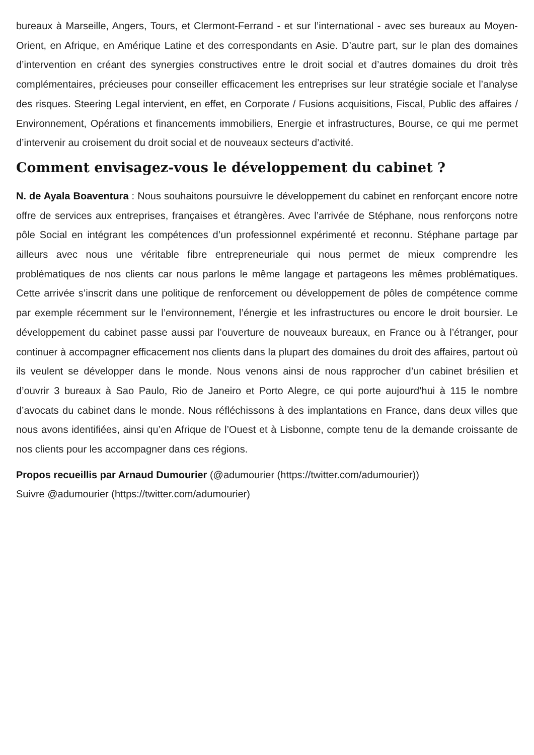bureaux à Marseille, Angers, Tours, et Clermont-Ferrand - et sur l’international - avec ses bureaux au Moyen-Orient, en Afrique, en Amérique Latine et des correspondants en Asie. D’autre part, sur le plan des domaines d’intervention en créant des synergies constructives entre le droit social et d’autres domaines du droit très complémentaires, précieuses pour conseiller efficacement les entreprises sur leur stratégie sociale et l’analyse des risques. Steering Legal intervient, en effet, en Corporate / Fusions acquisitions, Fiscal, Public des affaires / Environnement, Opérations et financements immobiliers, Energie et infrastructures, Bourse, ce qui me permet d’intervenir au croisement du droit social et de nouveaux secteurs d’activité.
Comment envisagez-vous le développement du cabinet ?
N. de Ayala Boaventura : Nous souhaitons poursuivre le développement du cabinet en renforçant encore notre offre de services aux entreprises, françaises et étrangères. Avec l’arrivée de Stéphane, nous renforçons notre pôle Social en intégrant les compétences d’un professionnel expérimenté et reconnu. Stéphane partage par ailleurs avec nous une véritable fibre entrepreneuriale qui nous permet de mieux comprendre les problématiques de nos clients car nous parlons le même langage et partageons les mêmes problématiques. Cette arrivée s’inscrit dans une politique de renforcement ou développement de pôles de compétence comme par exemple récemment sur le l’environnement, l’énergie et les infrastructures ou encore le droit boursier. Le développement du cabinet passe aussi par l’ouverture de nouveaux bureaux, en France ou à l’étranger, pour continuer à accompagner efficacement nos clients dans la plupart des domaines du droit des affaires, partout où ils veulent se développer dans le monde. Nous venons ainsi de nous rapprocher d’un cabinet brésilien et d’ouvrir 3 bureaux à Sao Paulo, Rio de Janeiro et Porto Alegre, ce qui porte aujourd’hui à 115 le nombre d’avocats du cabinet dans le monde. Nous réfléchissons à des implantations en France, dans deux villes que nous avons identifiées, ainsi qu’en Afrique de l’Ouest et à Lisbonne, compte tenu de la demande croissante de nos clients pour les accompagner dans ces régions.
Propos recueillis par Arnaud Dumourier (@adumourier (https://twitter.com/adumourier))
Suivre @adumourier (https://twitter.com/adumourier)